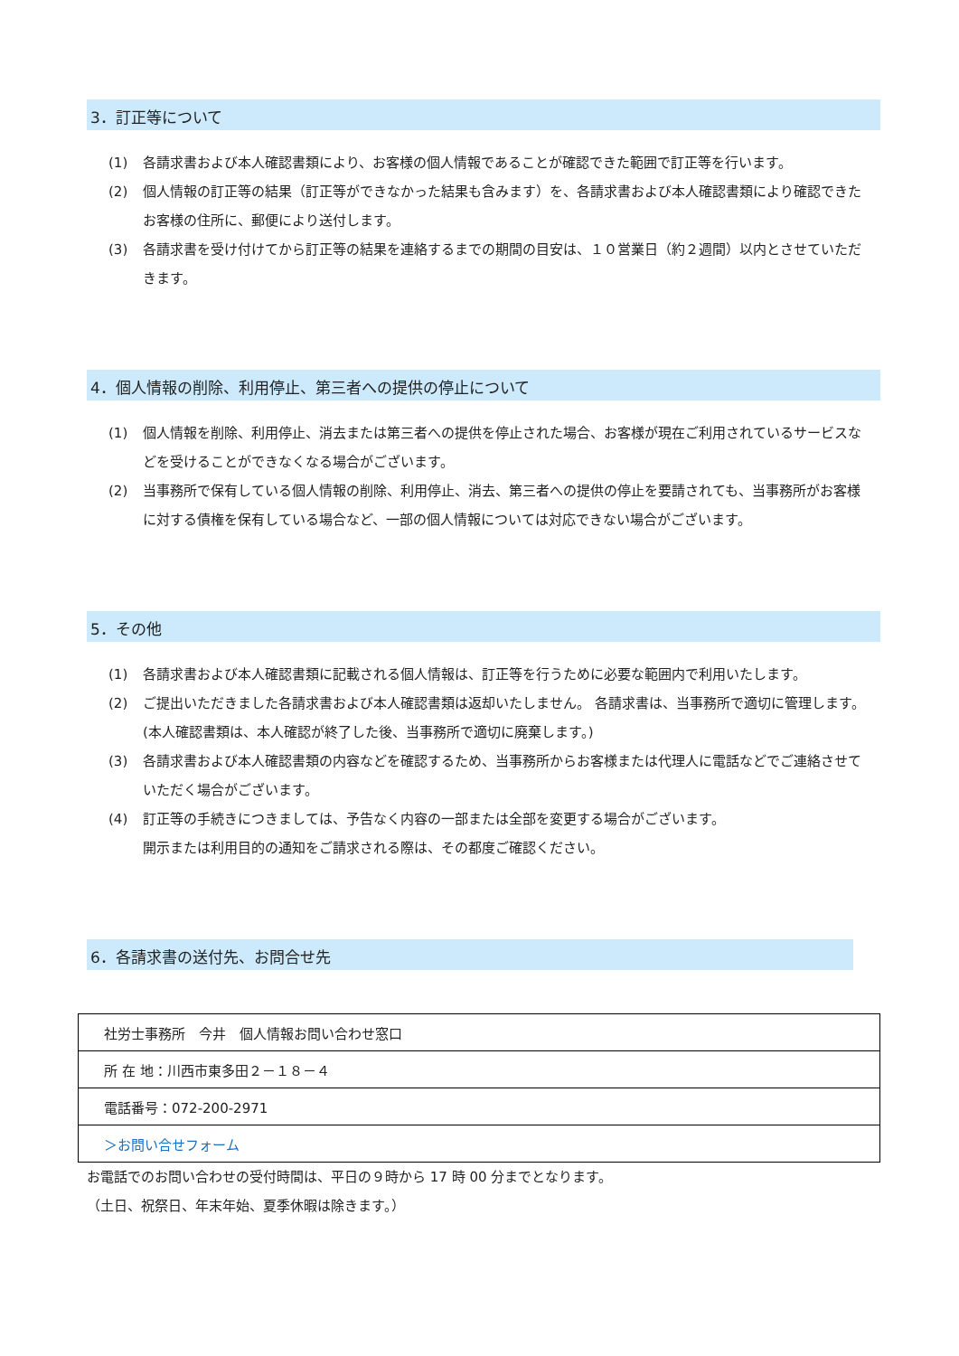3．訂正等について
(1) 各請求書および本人確認書類により、お客様の個人情報であることが確認できた範囲で訂正等を行います。
(2) 個人情報の訂正等の結果（訂正等ができなかった結果も含みます）を、各請求書および本人確認書類により確認できたお客様の住所に、郵便により送付します。
(3) 各請求書を受け付けてから訂正等の結果を連絡するまでの期間の目安は、１０営業日（約２週間）以内とさせていただきます。
4．個人情報の削除、利用停止、第三者への提供の停止について
(1) 個人情報を削除、利用停止、消去または第三者への提供を停止された場合、お客様が現在ご利用されているサービスなどを受けることができなくなる場合がございます。
(2) 当事務所で保有している個人情報の削除、利用停止、消去、第三者への提供の停止を要請されても、当事務所がお客様に対する債権を保有している場合など、一部の個人情報については対応できない場合がございます。
5．その他
(1) 各請求書および本人確認書類に記載される個人情報は、訂正等を行うために必要な範囲内で利用いたします。
(2) ご提出いただきました各請求書および本人確認書類は返却いたしません。 各請求書は、当事務所で適切に管理します。(本人確認書類は、本人確認が終了した後、当事務所で適切に廃棄します。)
(3) 各請求書および本人確認書類の内容などを確認するため、当事務所からお客様または代理人に電話などでご連絡させていただく場合がございます。
(4) 訂正等の手続きにつきましては、予告なく内容の一部または全部を変更する場合がございます。
開示または利用目的の通知をご請求される際は、その都度ご確認ください。
6．各請求書の送付先、お問合せ先
| 社労士事務所 今井 個人情報お問い合わせ窓口 |
| 所 在 地：川西市東多田２－１８－４ |
| 電話番号：072-200-2971 |
| ＞お問い合せフォーム |
お電話でのお問い合わせの受付時間は、平日の９時から 17 時 00 分までとなります。
（土日、祝祭日、年末年始、夏季休暇は除きます。）